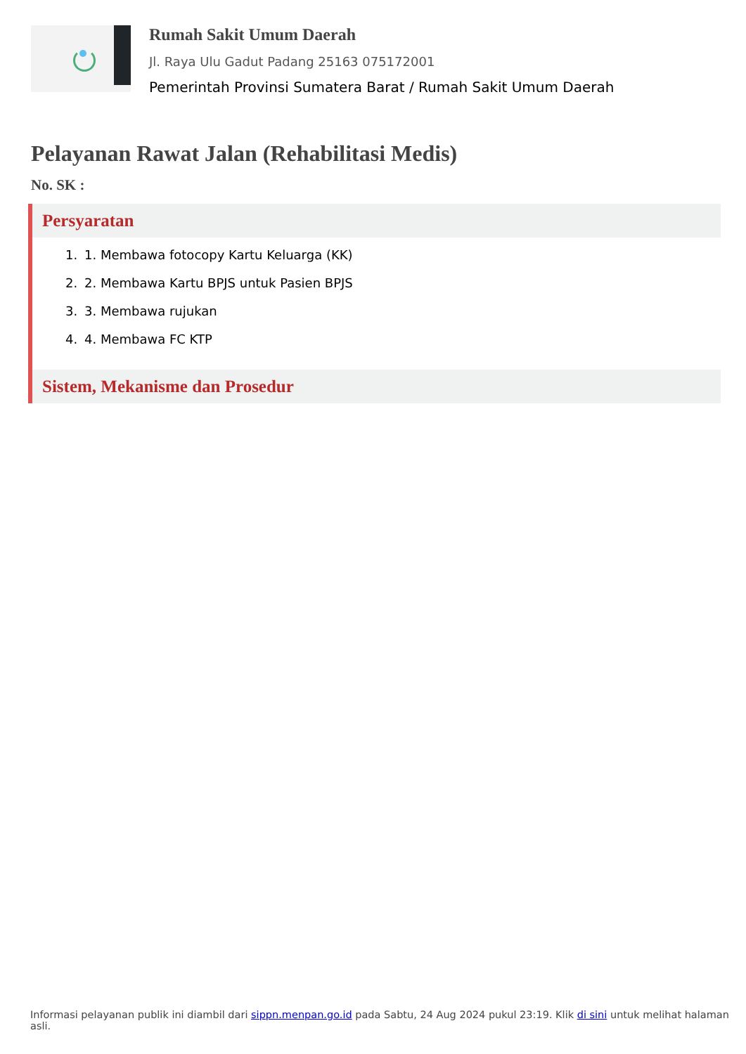Rumah Sakit Umum Daerah
Jl. Raya Ulu Gadut Padang 25163 075172001
Pemerintah Provinsi Sumatera Barat / Rumah Sakit Umum Daerah
Pelayanan Rawat Jalan (Rehabilitasi Medis)
No. SK :
Persyaratan
1. 1. Membawa fotocopy Kartu Keluarga (KK)
2. 2. Membawa Kartu BPJS untuk Pasien BPJS
3. 3. Membawa rujukan
4. 4. Membawa FC KTP
Sistem, Mekanisme dan Prosedur
Informasi pelayanan publik ini diambil dari sippn.menpan.go.id pada Sabtu, 24 Aug 2024 pukul 23:19. Klik di sini untuk melihat halaman asli.